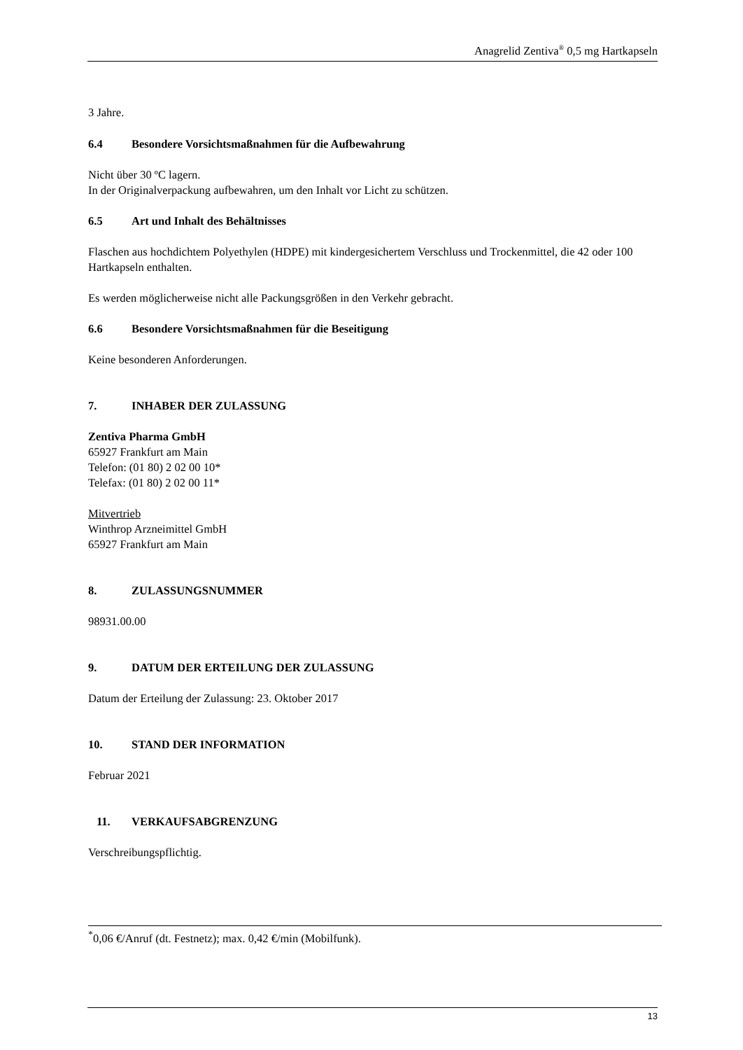Anagrelid Zentiva<sup>®</sup> 0,5 mg Hartkapseln
3 Jahre.
6.4 Besondere Vorsichtsmaßnahmen für die Aufbewahrung
Nicht über 30 ºC lagern.
In der Originalverpackung aufbewahren, um den Inhalt vor Licht zu schützen.
6.5 Art und Inhalt des Behältnisses
Flaschen aus hochdichtem Polyethylen (HDPE) mit kindergesichertem Verschluss und Trockenmittel, die 42 oder 100 Hartkapseln enthalten.
Es werden möglicherweise nicht alle Packungsgrößen in den Verkehr gebracht.
6.6 Besondere Vorsichtsmaßnahmen für die Beseitigung
Keine besonderen Anforderungen.
7. INHABER DER ZULASSUNG
Zentiva Pharma GmbH
65927 Frankfurt am Main
Telefon: (01 80) 2 02 00 10*
Telefax: (01 80) 2 02 00 11*
Mitvertrieb
Winthrop Arzneimittel GmbH
65927 Frankfurt am Main
8. ZULASSUNGSNUMMER
98931.00.00
9. DATUM DER ERTEILUNG DER ZULASSUNG
Datum der Erteilung der Zulassung: 23. Oktober 2017
10. STAND DER INFORMATION
Februar 2021
11. VERKAUFSABGRENZUNG
Verschreibungspflichtig.
<sup>*</sup> 0,06 €/Anruf (dt. Festnetz); max. 0,42 €/min (Mobilfunk).
13